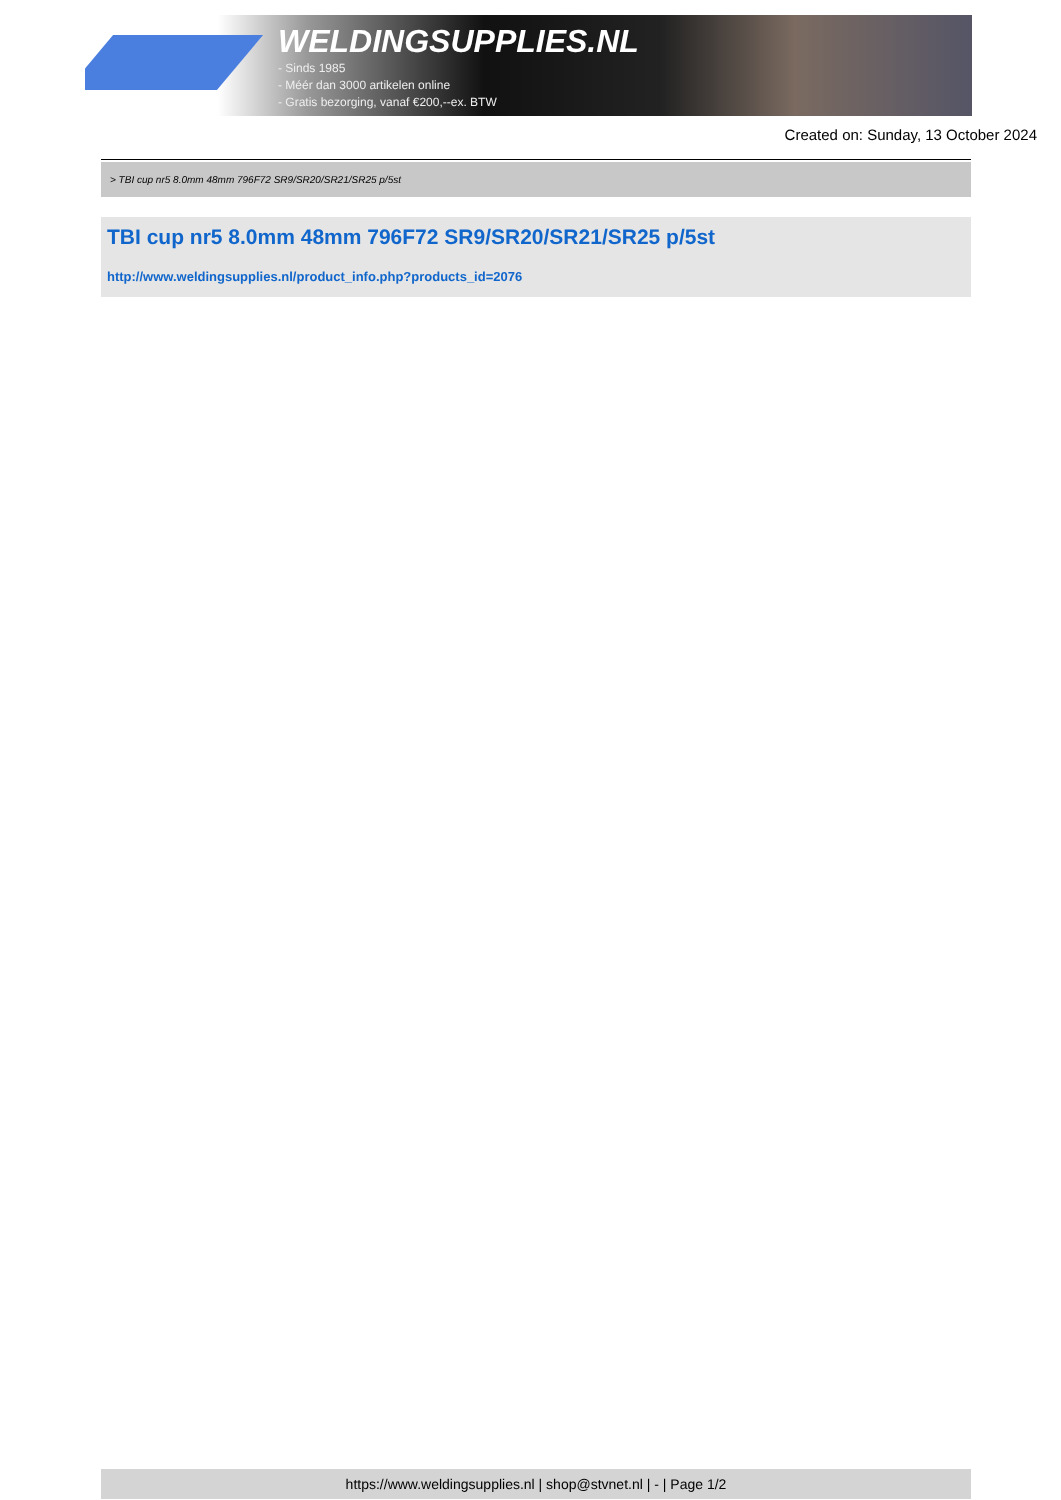WELDINGSUPPLIES.NL
- Sinds 1985
- Méér dan 3000 artikelen online
- Gratis bezorging, vanaf €200,--ex. BTW
Created on: Sunday, 13 October 2024
> TBI cup nr5 8.0mm 48mm 796F72 SR9/SR20/SR21/SR25 p/5st
TBI cup nr5 8.0mm 48mm 796F72 SR9/SR20/SR21/SR25 p/5st
http://www.weldingsupplies.nl/product_info.php?products_id=2076
https://www.weldingsupplies.nl | shop@stvnet.nl | - | Page 1/2